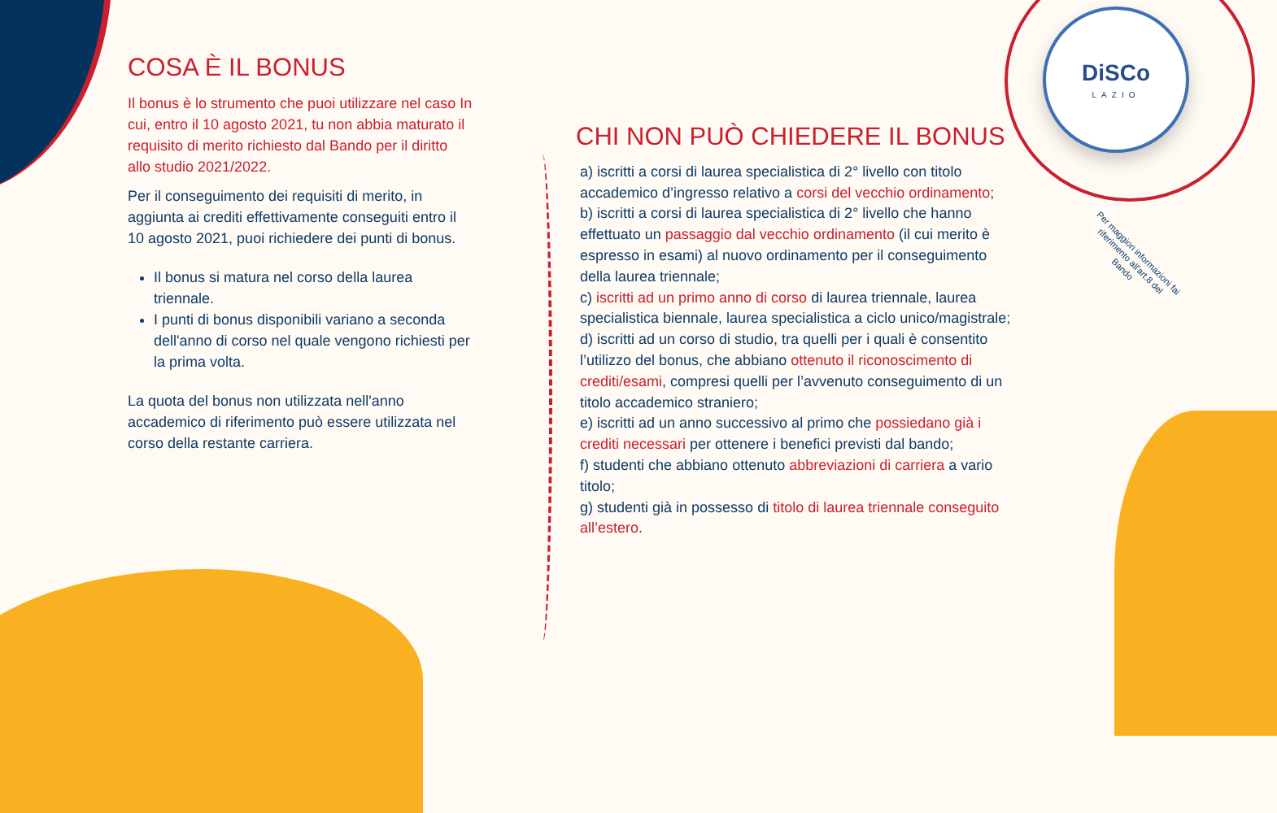DiSCo
LAZIO
COSA È IL BONUS
Il bonus è lo strumento che puoi utilizzare nel caso In cui, entro il 10 agosto 2021, tu non abbia maturato il requisito di merito richiesto dal Bando per il diritto allo studio 2021/2022.
Per il conseguimento dei requisiti di merito, in aggiunta ai crediti effettivamente conseguiti entro il 10 agosto 2021, puoi richiedere dei punti di bonus.
Il bonus si matura nel corso della laurea triennale.
I punti di bonus disponibili variano a seconda dell'anno di corso nel quale vengono richiesti per la prima volta.
La quota del bonus non utilizzata nell'anno accademico di riferimento può essere utilizzata nel corso della restante carriera.
CHI NON PUÒ CHIEDERE IL BONUS
a) iscritti a corsi di laurea specialistica di 2° livello con titolo accademico d’ingresso relativo a corsi del vecchio ordinamento;
b) iscritti a corsi di laurea specialistica di 2° livello che hanno effettuato un passaggio dal vecchio ordinamento (il cui merito è espresso in esami) al nuovo ordinamento per il conseguimento della laurea triennale;
c) iscritti ad un primo anno di corso di laurea triennale, laurea specialistica biennale, laurea specialistica a ciclo unico/magistrale;
d) iscritti ad un corso di studio, tra quelli per i quali è consentito l’utilizzo del bonus, che abbiano ottenuto il riconoscimento di crediti/esami, compresi quelli per l’avvenuto conseguimento di un titolo accademico straniero;
e) iscritti ad un anno successivo al primo che possiedano già i crediti necessari per ottenere i benefici previsti dal bando;
f) studenti che abbiano ottenuto abbreviazioni di carriera a vario titolo;
g) studenti già in possesso di titolo di laurea triennale conseguito all’estero.
Per maggiori informazioni fai riferimento all'art.8 del Bando